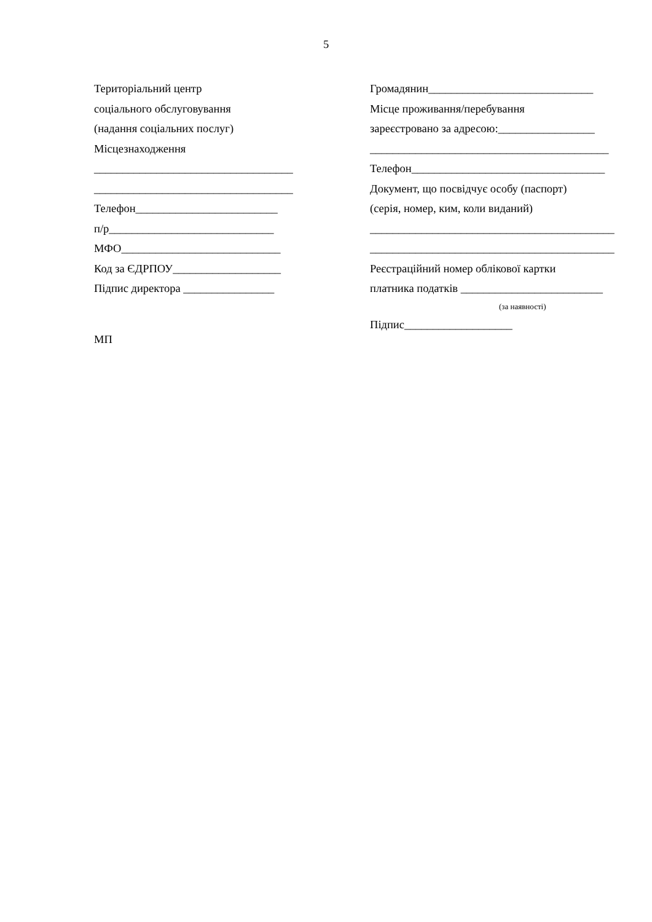5
Територіальний центр
соціального обслуговування
(надання соціальних послуг)
Місцезнаходження
___________________________________
___________________________________
Телефон_________________________
п/р_____________________________
МФО____________________________
Код за ЄДРПОУ___________________
Підпис директора ________________
МП
Громадянин_____________________________
Місце проживання/перебування
зареєстровано за адресою:_________________
__________________________________________
Телефон__________________________________
Документ, що посвідчує особу (паспорт)
(серія, номер, ким, коли виданий)
___________________________________________
___________________________________________
Реєстраційний номер облікової картки
платника податків _________________________
(за наявності)
Підпис___________________